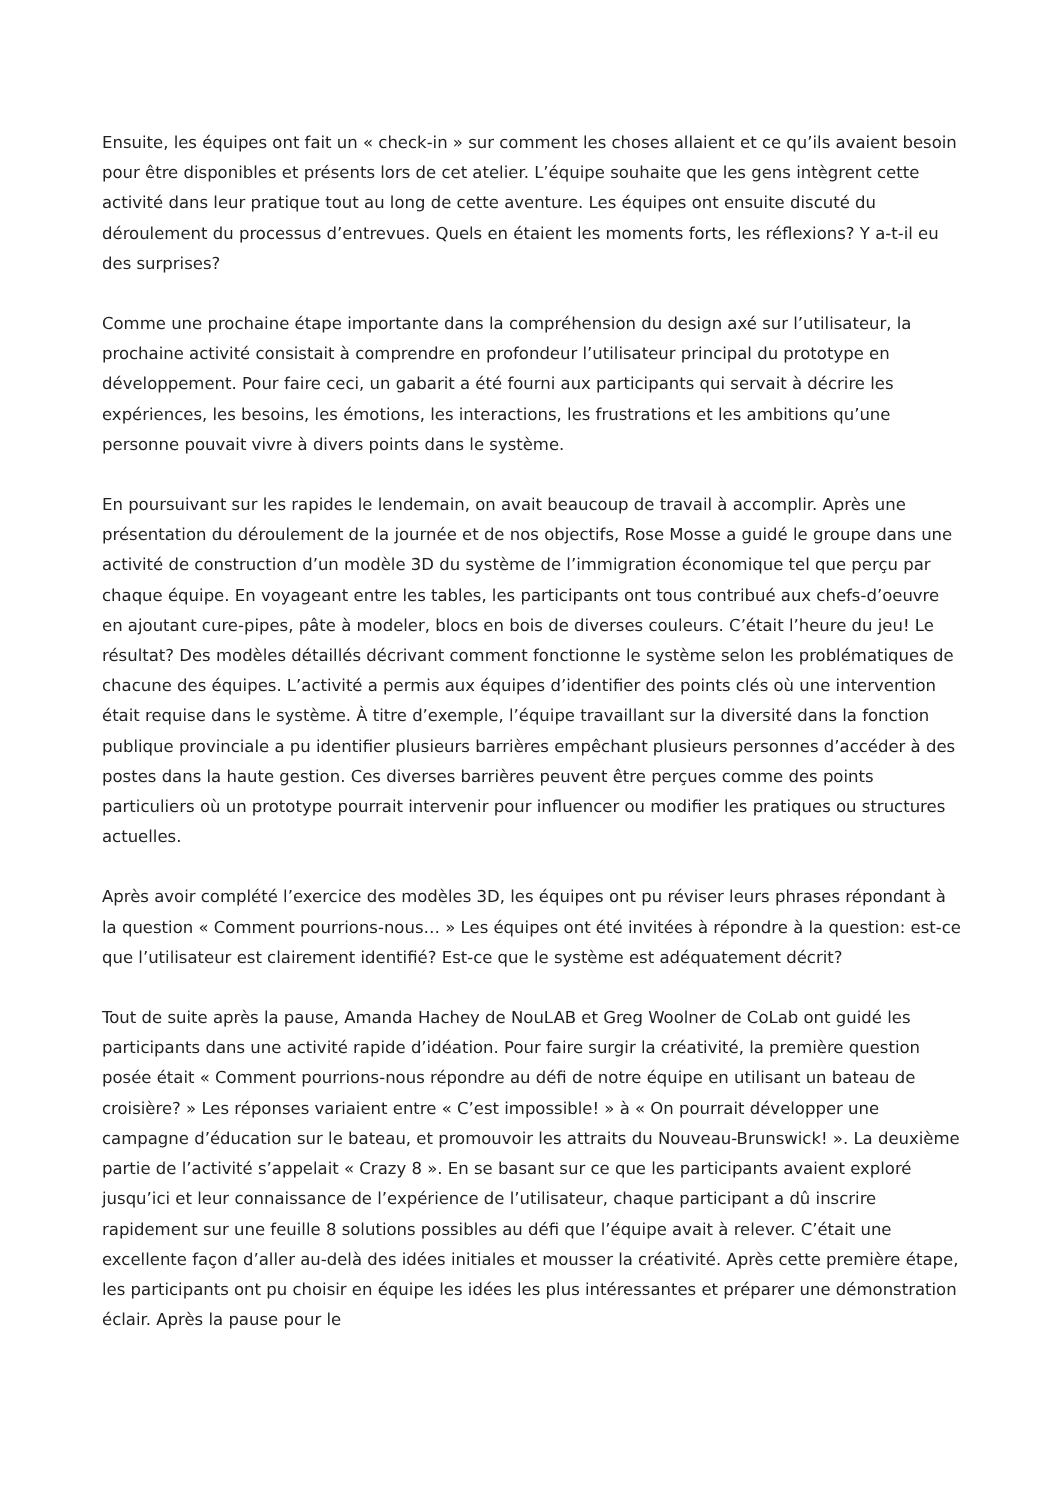Ensuite, les équipes ont fait un « check-in » sur comment les choses allaient et ce qu’ils avaient besoin pour être disponibles et présents lors de cet atelier. L’équipe souhaite que les gens intègrent cette activité dans leur pratique tout au long de cette aventure. Les équipes ont ensuite discuté du déroulement du processus d’entrevues. Quels en étaient les moments forts, les réflexions? Y a-t-il eu des surprises?
Comme une prochaine étape importante dans la compréhension du design axé sur l’utilisateur, la prochaine activité consistait à comprendre en profondeur l’utilisateur principal du prototype en développement. Pour faire ceci, un gabarit a été fourni aux participants qui servait à décrire les expériences, les besoins, les émotions, les interactions, les frustrations et les ambitions qu’une personne pouvait vivre à divers points dans le système.
En poursuivant sur les rapides le lendemain, on avait beaucoup de travail à accomplir. Après une présentation du déroulement de la journée et de nos objectifs, Rose Mosse a guidé le groupe dans une activité de construction d’un modèle 3D du système de l’immigration économique tel que perçu par chaque équipe. En voyageant entre les tables, les participants ont tous contribué aux chefs-d’oeuvre en ajoutant cure-pipes, pâte à modeler, blocs en bois de diverses couleurs. C’était l’heure du jeu! Le résultat? Des modèles détaillés décrivant comment fonctionne le système selon les problématiques de chacune des équipes. L’activité a permis aux équipes d’identifier des points clés où une intervention était requise dans le système. À titre d’exemple, l’équipe travaillant sur la diversité dans la fonction publique provinciale a pu identifier plusieurs barrières empêchant plusieurs personnes d’accéder à des postes dans la haute gestion. Ces diverses barrières peuvent être perçues comme des points particuliers où un prototype pourrait intervenir pour influencer ou modifier les pratiques ou structures actuelles.
Après avoir complété l’exercice des modèles 3D, les équipes ont pu réviser leurs phrases répondant à la question « Comment pourrions-nous… » Les équipes ont été invitées à répondre à la question: est-ce que l’utilisateur est clairement identifié? Est-ce que le système est adéquatement décrit?
Tout de suite après la pause, Amanda Hachey de NouLAB et Greg Woolner de CoLab ont guidé les participants dans une activité rapide d’idéation. Pour faire surgir la créativité, la première question posée était « Comment pourrions-nous répondre au défi de notre équipe en utilisant un bateau de croisière? » Les réponses variaient entre « C’est impossible! » à « On pourrait développer une campagne d’éducation sur le bateau, et promouvoir les attraits du Nouveau-Brunswick! ». La deuxième partie de l’activité s’appelait « Crazy 8 ». En se basant sur ce que les participants avaient exploré jusqu’ici et leur connaissance de l’expérience de l’utilisateur, chaque participant a dû inscrire rapidement sur une feuille 8 solutions possibles au défi que l’équipe avait à relever. C’était une excellente façon d’aller au-delà des idées initiales et mousser la créativité. Après cette première étape, les participants ont pu choisir en équipe les idées les plus intéressantes et préparer une démonstration éclair. Après la pause pour le